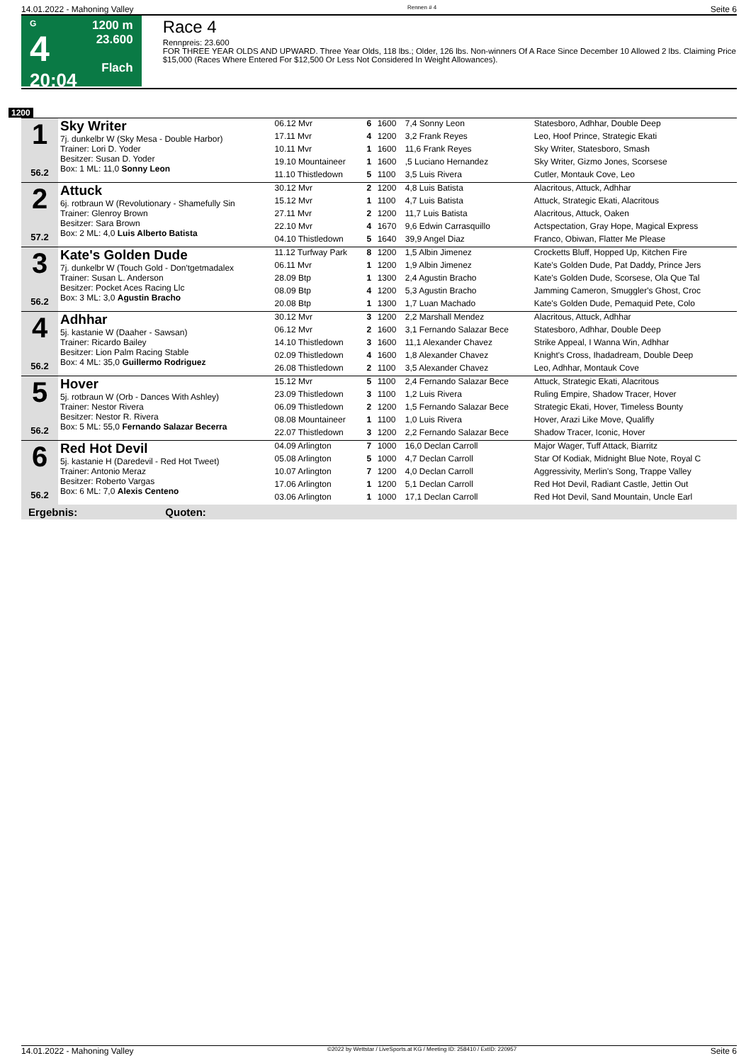14.01.2022 - Mahoning Valley Rennen # 4 Seite 6
G
4
20:04
1200 m
23.600
Flach
Race 4
Rennpreis: 23.600
FOR THREE YEAR OLDS AND UPWARD. Three Year Olds, 118 lbs.; Older, 126 lbs. Non-winners Of A Race Since December 10 Allowed 2 lbs. Claiming Price $15,000 (Races Where Entered For $12,500 Or Less Not Considered In Weight Allowances).
1200
| 1 56.2 | Sky Writer 7j. dunkelbr W (Sky Mesa - Double Harbor) Trainer: Lori D. Yoder Besitzer: Susan D. Yoder Box: 1 ML: 11,0 Sonny Leon | 06.12 Mvr | 6 | 1600 | 7,4 Sonny Leon | Statesboro, Adhhar, Double Deep |
| | | 17.11 Mvr | 4 | 1200 | 3,2 Frank Reyes | Leo, Hoof Prince, Strategic Ekati |
| | | 10.11 Mvr | 1 | 1600 | 11,6 Frank Reyes | Sky Writer, Statesboro, Smash |
| | | 19.10 Mountaineer | 1 | 1600 | ,5 Luciano Hernandez | Sky Writer, Gizmo Jones, Scorsese |
| | | 11.10 Thistledown | 5 | 1100 | 3,5 Luis Rivera | Cutler, Montauk Cove, Leo |
| 2 57.2 | Attuck 6j. rotbraun W (Revolutionary - Shamefully Sin Trainer: Glenroy Brown Besitzer: Sara Brown Box: 2 ML: 4,0 Luis Alberto Batista | 30.12 Mvr | 2 | 1200 | 4,8 Luis Batista | Alacritous, Attuck, Adhhar |
| | | 15.12 Mvr | 1 | 1100 | 4,7 Luis Batista | Attuck, Strategic Ekati, Alacritous |
| | | 27.11 Mvr | 2 | 1200 | 11,7 Luis Batista | Alacritous, Attuck, Oaken |
| | | 22.10 Mvr | 4 | 1670 | 9,6 Edwin Carrasquillo | Actspectation, Gray Hope, Magical Express |
| | | 04.10 Thistledown | 5 | 1640 | 39,9 Angel Diaz | Franco, Obiwan, Flatter Me Please |
| 3 56.2 | Kate's Golden Dude 7j. dunkelbr W (Touch Gold - Don'tgetmadalex Trainer: Susan L. Anderson Besitzer: Pocket Aces Racing Llc Box: 3 ML: 3,0 Agustin Bracho | 11.12 Turfway Park | 8 | 1200 | 1,5 Albin Jimenez | Crocketts Bluff, Hopped Up, Kitchen Fire |
| | | 06.11 Mvr | 1 | 1200 | 1,9 Albin Jimenez | Kate's Golden Dude, Pat Daddy, Prince Jers |
| | | 28.09 Btp | 1 | 1300 | 2,4 Agustin Bracho | Kate's Golden Dude, Scorsese, Ola Que Tal |
| | | 08.09 Btp | 4 | 1200 | 5,3 Agustin Bracho | Jamming Cameron, Smuggler's Ghost, Croc |
| | | 20.08 Btp | 1 | 1300 | 1,7 Luan Machado | Kate's Golden Dude, Pemaquid Pete, Colo |
| 4 56.2 | Adhhar 5j. kastanie W (Daaher - Sawsan) Trainer: Ricardo Bailey Besitzer: Lion Palm Racing Stable Box: 4 ML: 35,0 Guillermo Rodriguez | 30.12 Mvr | 3 | 1200 | 2,2 Marshall Mendez | Alacritous, Attuck, Adhhar |
| | | 06.12 Mvr | 2 | 1600 | 3,1 Fernando Salazar Bece | Statesboro, Adhhar, Double Deep |
| | | 14.10 Thistledown | 3 | 1600 | 11,1 Alexander Chavez | Strike Appeal, I Wanna Win, Adhhar |
| | | 02.09 Thistledown | 4 | 1600 | 1,8 Alexander Chavez | Knight's Cross, Ihadadream, Double Deep |
| | | 26.08 Thistledown | 2 | 1100 | 3,5 Alexander Chavez | Leo, Adhhar, Montauk Cove |
| 5 56.2 | Hover 5j. rotbraun W (Orb - Dances With Ashley) Trainer: Nestor Rivera Besitzer: Nestor R. Rivera Box: 5 ML: 55,0 Fernando Salazar Becerra | 15.12 Mvr | 5 | 1100 | 2,4 Fernando Salazar Bece | Attuck, Strategic Ekati, Alacritous |
| | | 23.09 Thistledown | 3 | 1100 | 1,2 Luis Rivera | Ruling Empire, Shadow Tracer, Hover |
| | | 06.09 Thistledown | 2 | 1200 | 1,5 Fernando Salazar Bece | Strategic Ekati, Hover, Timeless Bounty |
| | | 08.08 Mountaineer | 1 | 1100 | 1,0 Luis Rivera | Hover, Arazi Like Move, Qualifly |
| | | 22.07 Thistledown | 3 | 1200 | 2,2 Fernando Salazar Bece | Shadow Tracer, Iconic, Hover |
| 6 56.2 | Red Hot Devil 5j. kastanie H (Daredevil - Red Hot Tweet) Trainer: Antonio Meraz Besitzer: Roberto Vargas Box: 6 ML: 7,0 Alexis Centeno | 04.09 Arlington | 7 | 1000 | 16,0 Declan Carroll | Major Wager, Tuff Attack, Biarritz |
| | | 05.08 Arlington | 5 | 1000 | 4,7 Declan Carroll | Star Of Kodiak, Midnight Blue Note, Royal C |
| | | 10.07 Arlington | 7 | 1200 | 4,0 Declan Carroll | Aggressivity, Merlin's Song, Trappe Valley |
| | | 17.06 Arlington | 1 | 1200 | 5,1 Declan Carroll | Red Hot Devil, Radiant Castle, Jettin Out |
| | | 03.06 Arlington | 1 | 1000 | 17,1 Declan Carroll | Red Hot Devil, Sand Mountain, Uncle Earl |
Ergebnis: Quoten:
14.01.2022 - Mahoning Valley ©2022 by Wettstar / LiveSports.at KG / Meeting ID: 258410 / ExtID: 220957 Seite 6